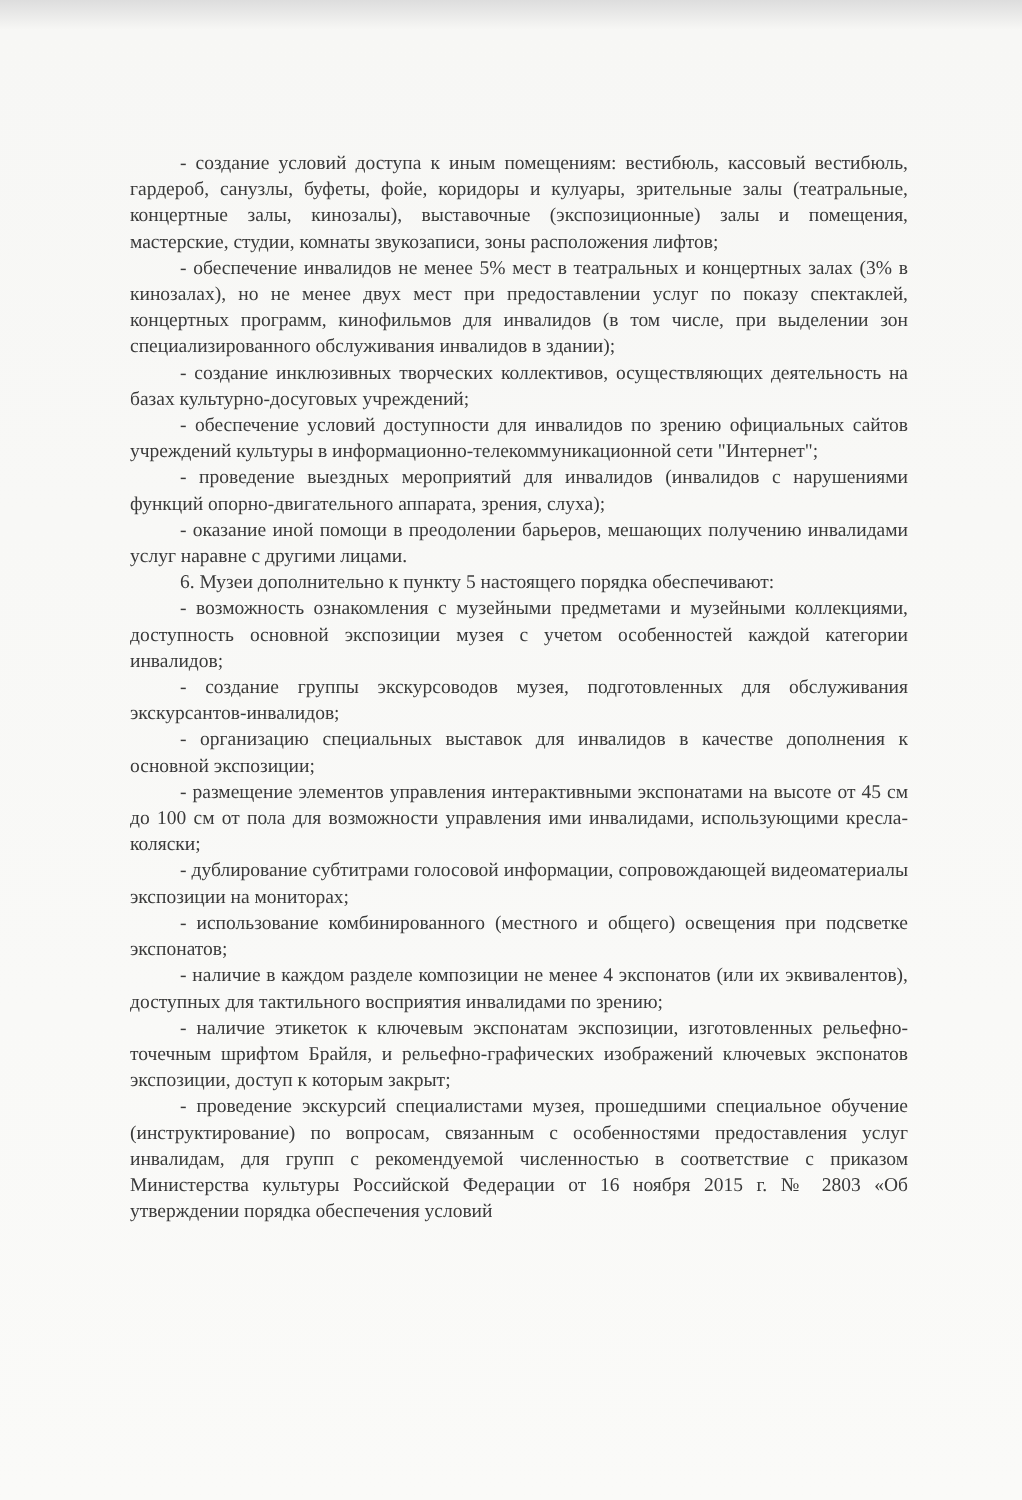- создание условий доступа к иным помещениям: вестибюль, кассовый вестибюль, гардероб, санузлы, буфеты, фойе, коридоры и кулуары, зрительные залы (театральные, концертные залы, кинозалы), выставочные (экспозиционные) залы и помещения, мастерские, студии, комнаты звукозаписи, зоны расположения лифтов;
- обеспечение инвалидов не менее 5% мест в театральных и концертных залах (3% в кинозалах), но не менее двух мест при предоставлении услуг по показу спектаклей, концертных программ, кинофильмов для инвалидов (в том числе, при выделении зон специализированного обслуживания инвалидов в здании);
- создание инклюзивных творческих коллективов, осуществляющих деятельность на базах культурно-досуговых учреждений;
- обеспечение условий доступности для инвалидов по зрению официальных сайтов учреждений культуры в информационно-телекоммуникационной сети "Интернет";
- проведение выездных мероприятий для инвалидов (инвалидов с нарушениями функций опорно-двигательного аппарата, зрения, слуха);
- оказание иной помощи в преодолении барьеров, мешающих получению инвалидами услуг наравне с другими лицами.
6. Музеи дополнительно к пункту 5 настоящего порядка обеспечивают:
- возможность ознакомления с музейными предметами и музейными коллекциями, доступность основной экспозиции музея с учетом особенностей каждой категории инвалидов;
- создание группы экскурсоводов музея, подготовленных для обслуживания экскурсантов-инвалидов;
- организацию специальных выставок для инвалидов в качестве дополнения к основной экспозиции;
- размещение элементов управления интерактивными экспонатами на высоте от 45 см до 100 см от пола для возможности управления ими инвалидами, использующими кресла-коляски;
- дублирование субтитрами голосовой информации, сопровождающей видеоматериалы экспозиции на мониторах;
- использование комбинированного (местного и общего) освещения при подсветке экспонатов;
- наличие в каждом разделе композиции не менее 4 экспонатов (или их эквивалентов), доступных для тактильного восприятия инвалидами по зрению;
- наличие этикеток к ключевым экспонатам экспозиции, изготовленных рельефно-точечным шрифтом Брайля, и рельефно-графических изображений ключевых экспонатов экспозиции, доступ к которым закрыт;
- проведение экскурсий специалистами музея, прошедшими специальное обучение (инструктирование) по вопросам, связанным с особенностями предоставления услуг инвалидам, для групп с рекомендуемой численностью в соответствие с приказом Министерства культуры Российской Федерации от 16 ноября 2015 г. № 2803 «Об утверждении порядка обеспечения условий